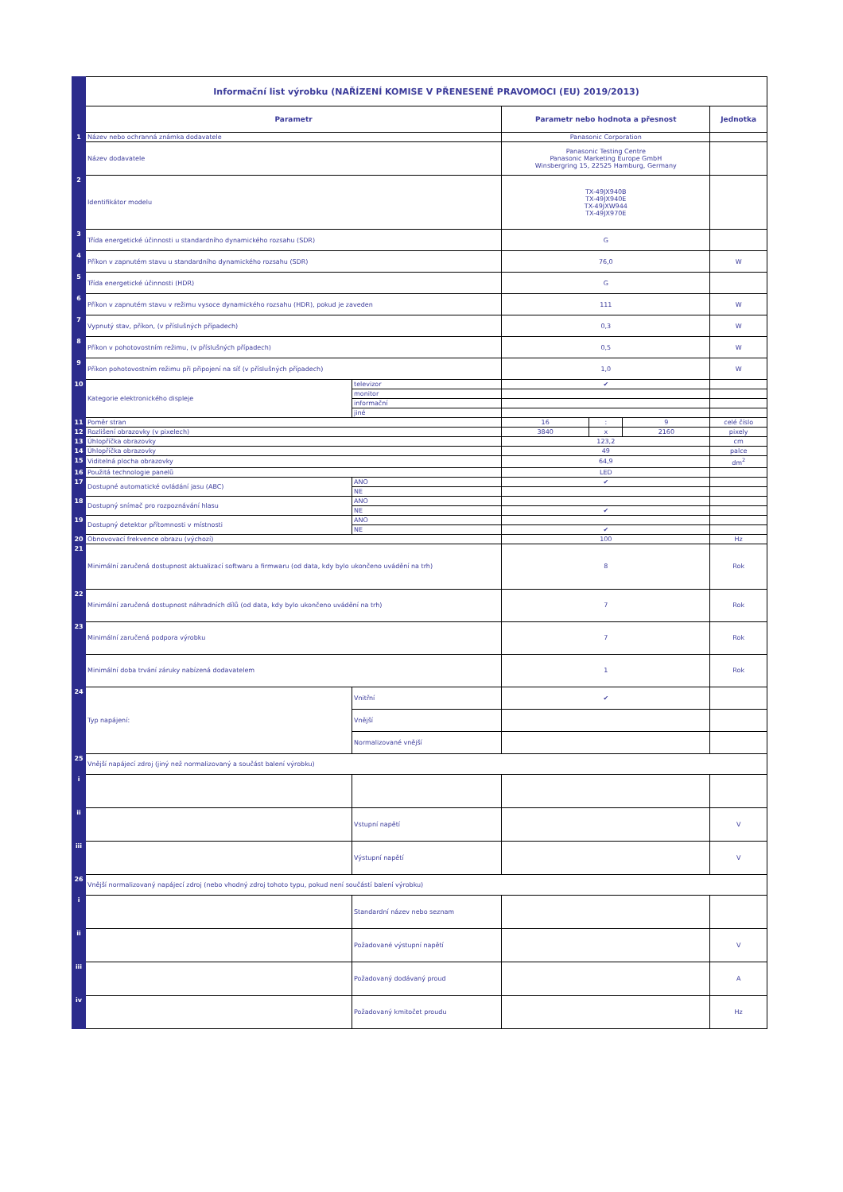| | Informační list výrobku (NAŘÍZENÍ KOMISE V PŘENESENÉ PRAVOMOCI (EU) 2019/2013) | | | | | |
| | Parametr | | Parametr nebo hodnota a přesnost | | | Jednotka |
| 1 | Název nebo ochranná známka dodavatele | | Panasonic Corporation | | | |
| | Název dodavatele | | Panasonic Testing Centre Panasonic Marketing Europe GmbH Winsbergring 15, 22525 Hamburg, Germany | | | |
| 2 | Identifikátor modelu | | TX-49JX940B TX-49JX940E TX-49JXW944 TX-49JX970E | | | |
| 3 | Třída energetické účinnosti u standardního dynamického rozsahu (SDR) | | G | | | |
| 4 | Příkon v zapnutém stavu u standardního dynamického rozsahu (SDR) | | 76,0 | | | W |
| 5 | Třída energetické účinnosti (HDR) | | G | | | |
| 6 | Příkon v zapnutém stavu v režimu vysoce dynamického rozsahu (HDR), pokud je zaveden | | 111 | | | W |
| 7 | Vypnutý stav, příkon, (v příslušných případech) | | 0,3 | | | W |
| 8 | Příkon v pohotovostním režimu, (v příslušných případech) | | 0,5 | | | W |
| 9 | Příkon pohotovostním režimu při připojení na síť (v příslušných případech) | | 1,0 | | | W |
| 10 | Kategorie elektronického displeje | televizor | ✔ | | | |
| | | monitor | | | | |
| | | informační | | | | |
| | | jiné | | | | |
| 11 | Poměr stran | | 16 | : | 9 | celé číslo |
| 12 | Rozlišení obrazovky (v pixelech) | | 3840 | x | 2160 | pixely |
| 13 | Úhlopříčka obrazovky | | 123,2 | | | cm |
| 14 | Úhlopříčka obrazovky | | 49 | | | palce |
| 15 | Viditelná plocha obrazovky | | 64,9 | | | dm<sup>2</sup> |
| 16 | Použitá technologie panelů | | LED | | | |
| 17 | Dostupné automatické ovládání jasu (ABC) | ANO | ✔ | | | |
| | | NE | | | | |
| 18 | Dostupný snímač pro rozpoznávání hlasu | ANO | | | | |
| | | NE | ✔ | | | |
| 19 | Dostupný detektor přítomnosti v místnosti | ANO | | | | |
| | | NE | ✔ | | | |
| 20 | Obnovovací frekvence obrazu (výchozí) | | 100 | | | Hz |
| 21 | Minimální zaručená dostupnost aktualizací softwaru a firmwaru (od data, kdy bylo ukončeno uvádění na trh) | | 8 | | | Rok |
| 22 | Minimální zaručená dostupnost náhradních dílů (od data, kdy bylo ukončeno uvádění na trh) | | 7 | | | Rok |
| 23 | Minimální zaručená podpora výrobku | | 7 | | | Rok |
| | Minimální doba trvání záruky nabízená dodavatelem | | 1 | | | Rok |
| 24 | Typ napájení: | Vnitřní | ✔ | | | |
| | | Vnější | | | | |
| | | Normalizované vnější | | | | |
| 25 | Vnější napájecí zdroj (jiný než normalizovaný a součást balení výrobku) | | | | | |
| i | | | | | | |
| ii | | Vstupní napětí | | | | V |
| iii | | Výstupní napětí | | | | V |
| 26 | Vnější normalizovaný napájecí zdroj (nebo vhodný zdroj tohoto typu, pokud není součástí balení výrobku) | | | | | |
| i | | Standardní název nebo seznam | | | | |
| ii | | Požadované výstupní napětí | | | | V |
| iii | | Požadovaný dodávaný proud | | | | A |
| iv | | Požadovaný kmitočet proudu | | | | Hz |